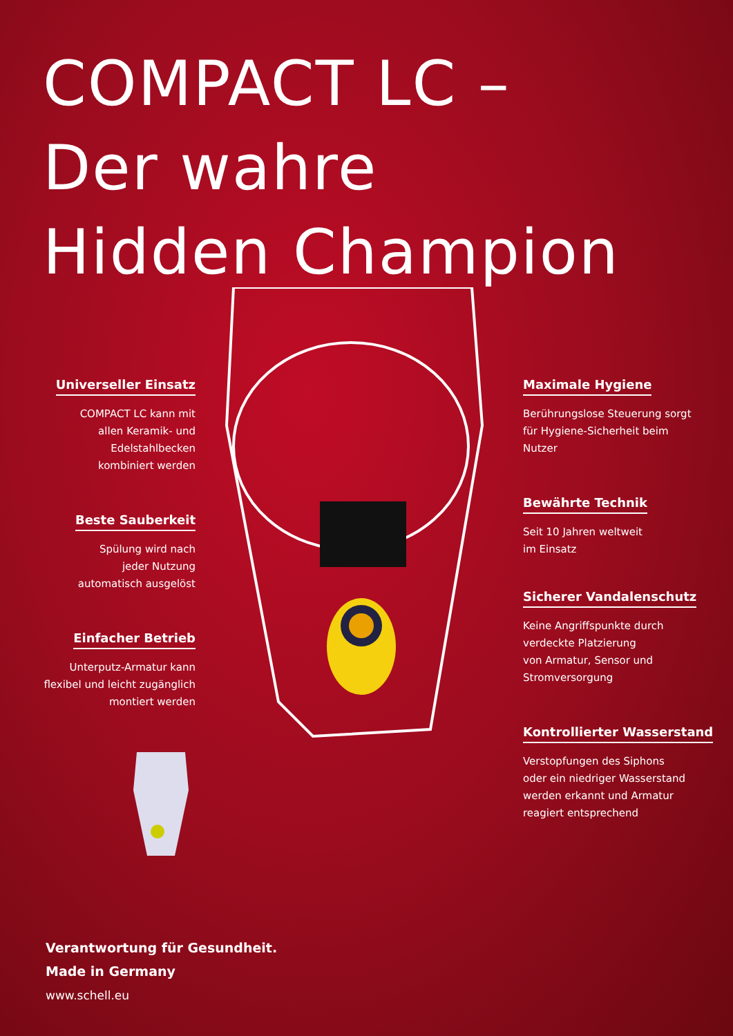COMPACT LC –
Der wahre
Hidden Champion
Universeller Einsatz
COMPACT LC kann mit
allen Keramik- und
Edelstahlbecken
kombiniert werden
Beste Sauberkeit
Spülung wird nach
jeder Nutzung
automatisch ausgelöst
Einfacher Betrieb
Unterputz-Armatur kann
flexibel und leicht zugänglich
montiert werden
Maximale Hygiene
Berührungslose Steuerung sorgt
für Hygiene-Sicherheit beim
Nutzer
Bewährte Technik
Seit 10 Jahren weltweit
im Einsatz
Sicherer Vandalenschutz
Keine Angriffspunkte durch
verdeckte Platzierung
von Armatur, Sensor und
Stromversorgung
Kontrollierter Wasserstand
Verstopfungen des Siphons
oder ein niedriger Wasserstand
werden erkannt und Armatur
reagiert entsprechend
Verantwortung für Gesundheit.
Made in Germany
www.schell.eu